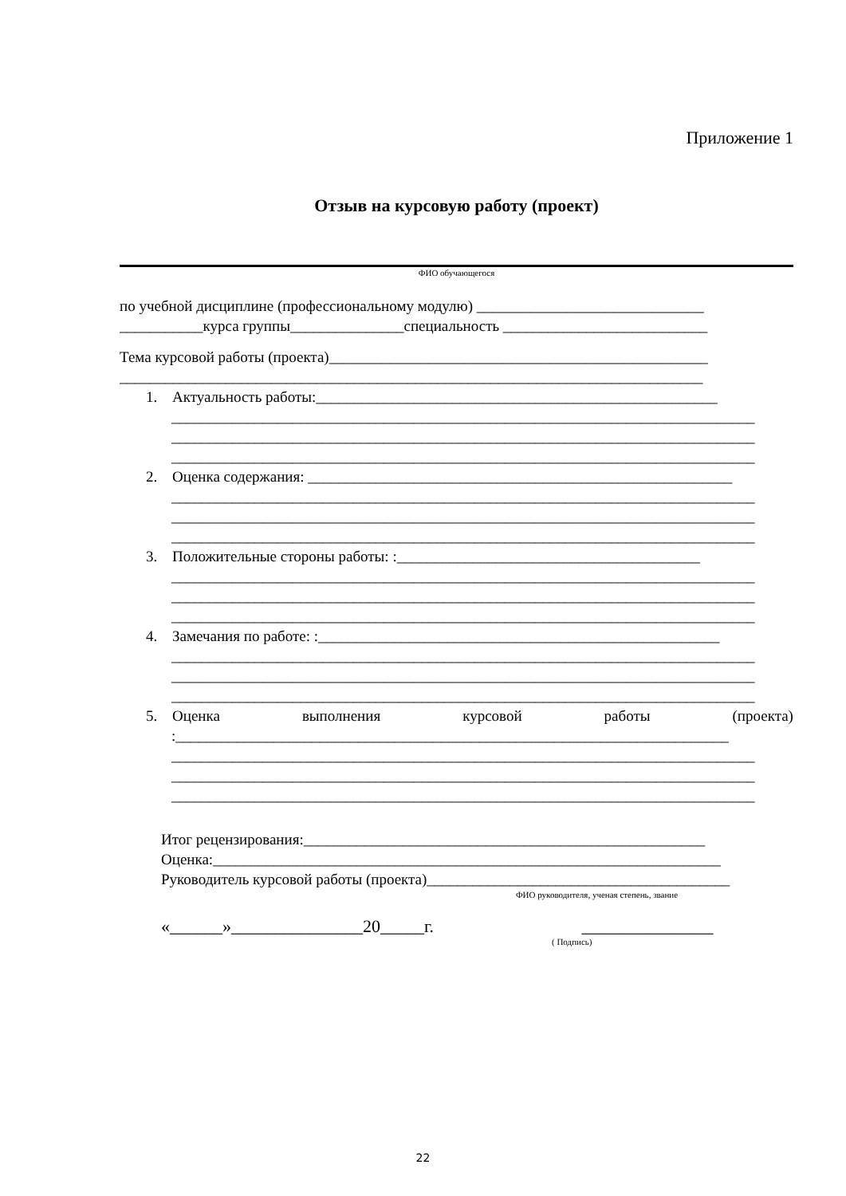Приложение 1
Отзыв на курсовую работу (проект)
ФИО обучающегося
по учебной дисциплине (профессиональному модулю) ______________________________
___________курса группы_______________специальность ___________________________
Тема курсовой работы (проекта)__________________________________________________
_____________________________________________________________________________
1. Актуальность работы:_____________________________________________________
_____________________________________________________________________________
_____________________________________________________________________________
_____________________________________________________________________________
2. Оценка содержания: ________________________________________________________
_____________________________________________________________________________
_____________________________________________________________________________
_____________________________________________________________________________
3. Положительные стороны работы: :________________________________________
_____________________________________________________________________________
_____________________________________________________________________________
_____________________________________________________________________________
4. Замечания по работе: :_____________________________________________________
_____________________________________________________________________________
_____________________________________________________________________________
_____________________________________________________________________________
5. Оценка выполнения курсовой работы (проекта)
:_________________________________________________________________________
_____________________________________________________________________________
_____________________________________________________________________________
_____________________________________________________________________________
Итог рецензирования:_____________________________________________________
Оценка:___________________________________________________________________
Руководитель курсовой работы (проекта)________________________________________
ФИО руководителя, ученая степень, звание
«______»_______________20_____г. _______________
( Подпись)
22